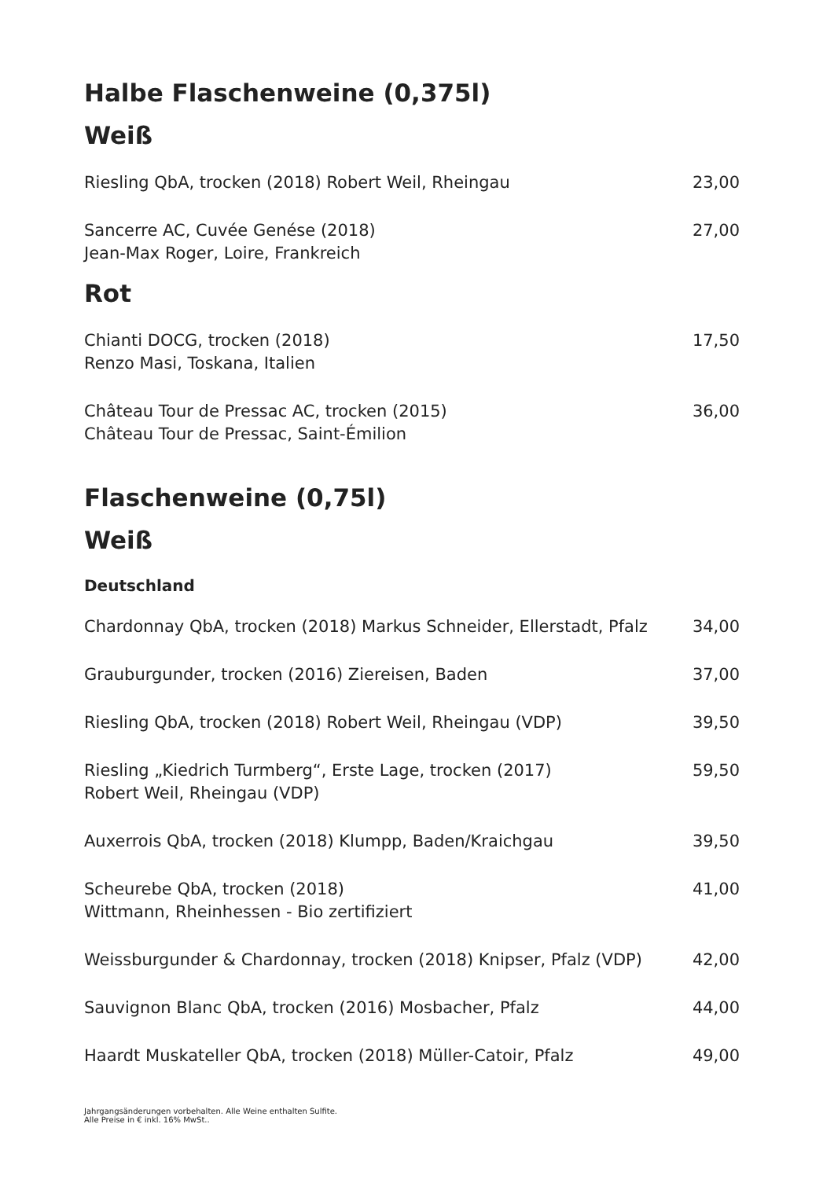Halbe Flaschenweine (0,375l)
Weiß
Riesling QbA, trocken (2018) Robert Weil, Rheingau 23,00
Sancerre AC, Cuvée Genése (2018)
Jean-Max Roger, Loire, Frankreich 27,00
Rot
Chianti DOCG, trocken (2018)
Renzo Masi, Toskana, Italien 17,50
Château Tour de Pressac AC, trocken (2015)
Château Tour de Pressac, Saint-Émilion 36,00
Flaschenweine (0,75l)
Weiß
Deutschland
Chardonnay QbA, trocken (2018) Markus Schneider, Ellerstadt, Pfalz 34,00
Grauburgunder, trocken (2016) Ziereisen, Baden 37,00
Riesling QbA, trocken (2018) Robert Weil, Rheingau (VDP) 39,50
Riesling „Kiedrich Turmberg“, Erste Lage, trocken (2017)
Robert Weil, Rheingau (VDP) 59,50
Auxerrois QbA, trocken (2018) Klumpp, Baden/Kraichgau 39,50
Scheurebe QbA, trocken (2018)
Wittmann, Rheinhessen - Bio zertifiziert 41,00
Weissburgunder & Chardonnay, trocken (2018) Knipser, Pfalz (VDP) 42,00
Sauvignon Blanc QbA, trocken (2016) Mosbacher, Pfalz 44,00
Haardt Muskateller QbA, trocken (2018) Müller-Catoir, Pfalz 49,00
Jahrgangsänderungen vorbehalten. Alle Weine enthalten Sulfite.
Alle Preise in € inkl. 16% MwSt..